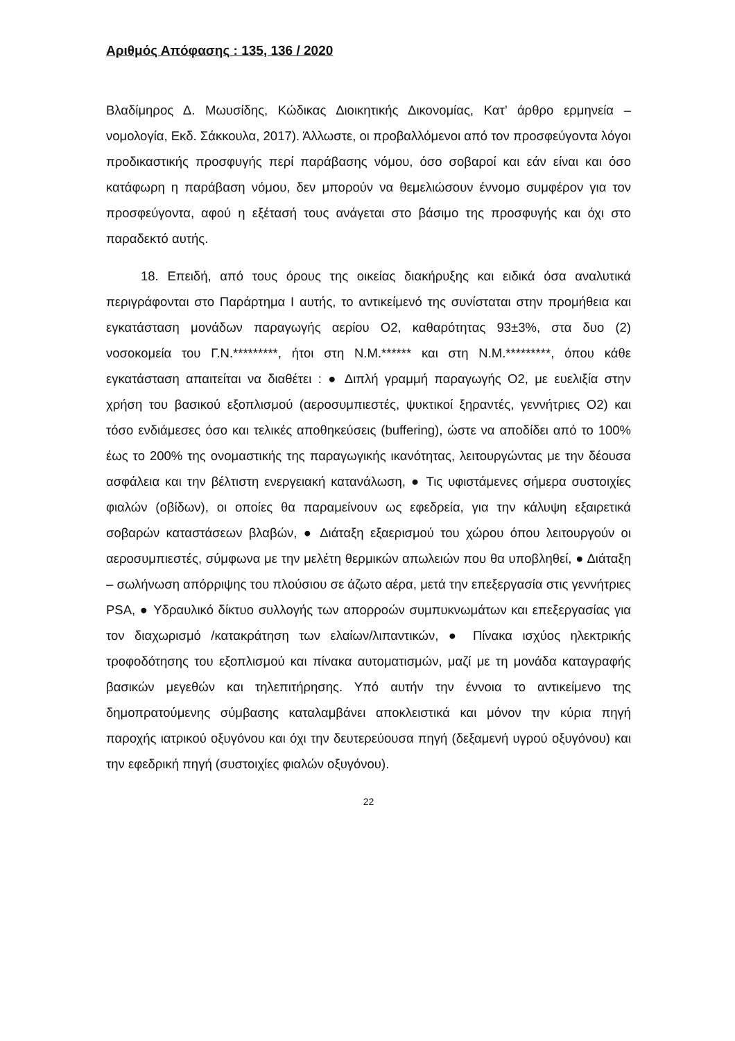Αριθμός Απόφασης : 135, 136 / 2020
Βλαδίμηρος Δ. Μωυσίδης, Κώδικας Διοικητικής Δικονομίας, Κατ’ άρθρο ερμηνεία – νομολογία, Εκδ. Σάκκουλα, 2017). Άλλωστε, οι προβαλλόμενοι από τον προσφεύγοντα λόγοι προδικαστικής προσφυγής περί παράβασης νόμου, όσο σοβαροί και εάν είναι και όσο κατάφωρη η παράβαση νόμου, δεν μπορούν να θεμελιώσουν έννομο συμφέρον για τον προσφεύγοντα, αφού η εξέτασή τους ανάγεται στο βάσιμο της προσφυγής και όχι στο παραδεκτό αυτής.
18. Επειδή, από τους όρους της οικείας διακήρυξης και ειδικά όσα αναλυτικά περιγράφονται στο Παράρτημα I αυτής, το αντικείμενό της συνίσταται στην προμήθεια και εγκατάσταση μονάδων παραγωγής αερίου Ο2, καθαρότητας 93±3%, στα δυο (2) νοσοκομεία του Γ.Ν.*********, ήτοι στη Ν.Μ.****** και στη Ν.Μ.*********, όπου κάθε εγκατάσταση απαιτείται να διαθέτει : ● Διπλή γραμμή παραγωγής Ο2, με ευελιξία στην χρήση του βασικού εξοπλισμού (αεροσυμπιεστές, ψυκτικοί ξηραντές, γεννήτριες Ο2) και τόσο ενδιάμεσες όσο και τελικές αποθηκεύσεις (buffering), ώστε να αποδίδει από το 100% έως το 200% της ονομαστικής της παραγωγικής ικανότητας, λειτουργώντας με την δέουσα ασφάλεια και την βέλτιστη ενεργειακή κατανάλωση, ● Τις υφιστάμενες σήμερα συστοιχίες φιαλών (οβίδων), οι οποίες θα παραμείνουν ως εφεδρεία, για την κάλυψη εξαιρετικά σοβαρών καταστάσεων βλαβών, ● Διάταξη εξαερισμού του χώρου όπου λειτουργούν οι αεροσυμπιεστές, σύμφωνα με την μελέτη θερμικών απωλειών που θα υποβληθεί, ● Διάταξη – σωλήνωση απόρριψης του πλούσιου σε άζωτο αέρα, μετά την επεξεργασία στις γεννήτριες PSA, ● Υδραυλικό δίκτυο συλλογής των απορροών συμπυκνωμάτων και επεξεργασίας για τον διαχωρισμό /κατακράτηση των ελαίων/λιπαντικών, ● Πίνακα ισχύος ηλεκτρικής τροφοδότησης του εξοπλισμού και πίνακα αυτοματισμών, μαζί με τη μονάδα καταγραφής βασικών μεγεθών και τηλεπιτήρησης. Υπό αυτήν την έννοια το αντικείμενο της δημοπρατούμενης σύμβασης καταλαμβάνει αποκλειστικά και μόνον την κύρια πηγή παροχής ιατρικού οξυγόνου και όχι την δευτερεύουσα πηγή (δεξαμενή υγρού οξυγόνου) και την εφεδρική πηγή (συστοιχίες φιαλών οξυγόνου).
22